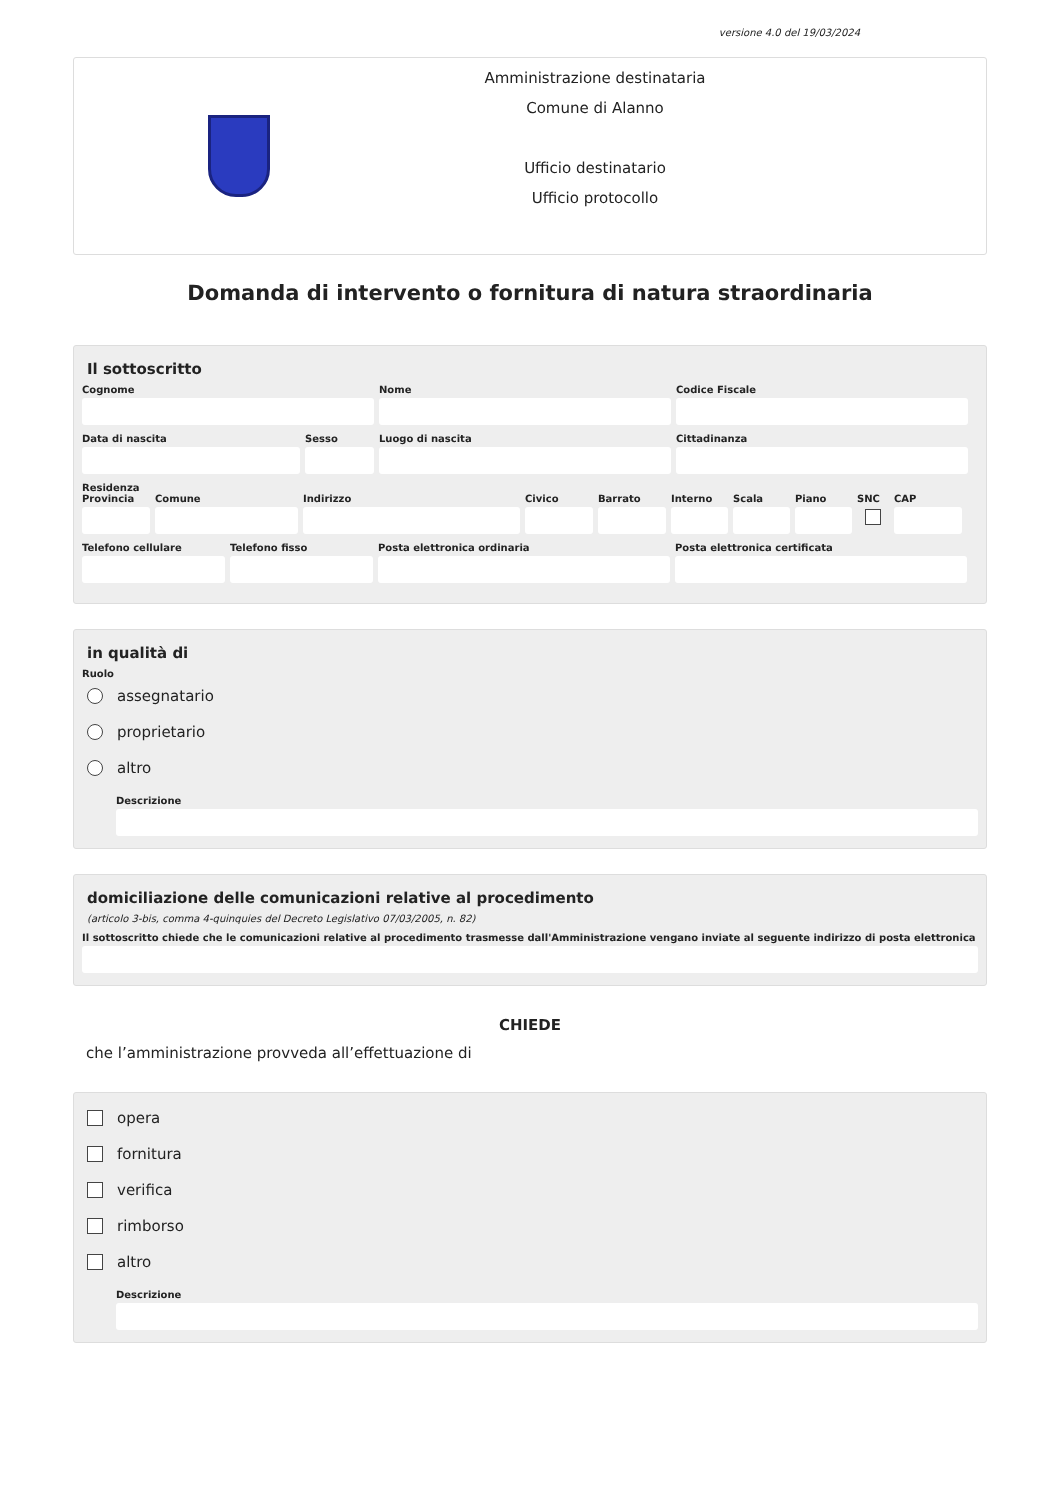versione 4.0 del 19/03/2024
Amministrazione destinataria
Comune di Alanno
Ufficio destinatario
Ufficio protocollo
Domanda di intervento o fornitura di natura straordinaria
Il sottoscritto
Cognome Nome Codice Fiscale
Data di nascita Sesso Luogo di nascita Cittadinanza
Residenza
Provincia
Comune Indirizzo Civico Barrato Interno
Scala Piano SNC CAP
Telefono cellulare
Telefono fisso Posta elettronica ordinaria Posta elettronica certificata
in qualità di
Ruolo
assegnatario
proprietario
altro
Descrizione
domiciliazione delle comunicazioni relative al procedimento
(articolo 3-bis, comma 4-quinquies del Decreto Legislativo 07/03/2005, n. 82)
Il sottoscritto chiede che le comunicazioni relative al procedimento trasmesse dall'Amministrazione vengano inviate al seguente indirizzo di posta elettronica
CHIEDE
che l’amministrazione provveda all’effettuazione di
opera
fornitura
verifica
rimborso
altro
Descrizione